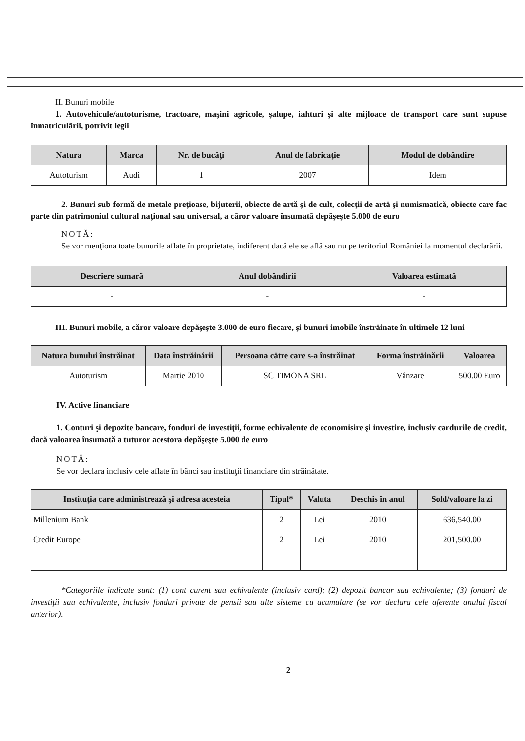II. Bunuri mobile
1. Autovehicule/autoturisme, tractoare, maşini agricole, şalupe, iahturi şi alte mijloace de transport care sunt supuse înmatriculării, potrivit legii
| Natura | Marca | Nr. de bucăţi | Anul de fabricaţie | Modul de dobândire |
| --- | --- | --- | --- | --- |
| Autoturism | Audi | 1 | 2007 | Idem |
2. Bunuri sub formă de metale preţioase, bijuterii, obiecte de artă şi de cult, colecţii de artă şi numismatică, obiecte care fac parte din patrimoniul cultural naţional sau universal, a căror valoare însumată depăşeşte 5.000 de euro
NOTĂ:
Se vor menţiona toate bunurile aflate în proprietate, indiferent dacă ele se află sau nu pe teritoriul României la momentul declarării.
| Descriere sumară | Anul dobândirii | Valoarea estimată |
| --- | --- | --- |
| - | - | - |
III. Bunuri mobile, a căror valoare depăşeşte 3.000 de euro fiecare, şi bunuri imobile înstrăinate în ultimele 12 luni
| Natura bunului înstrăinat | Data înstrăinării | Persoana către care s-a înstrăinat | Forma înstrăinării | Valoarea |
| --- | --- | --- | --- | --- |
| Autoturism | Martie 2010 | SC TIMONA SRL | Vânzare | 500.00 Euro |
IV. Active financiare
1. Conturi şi depozite bancare, fonduri de investiţii, forme echivalente de economisire şi investire, inclusiv cardurile de credit, dacă valoarea însumată a tuturor acestora depăşeşte 5.000 de euro
NOTĂ:
Se vor declara inclusiv cele aflate în bănci sau instituţii financiare din străinătate.
| Instituţia care administrează şi adresa acesteia | Tipul* | Valuta | Deschis în anul | Sold/valoare la zi |
| --- | --- | --- | --- | --- |
| Millenium Bank | 2 | Lei | 2010 | 636,540.00 |
| Credit Europe | 2 | Lei | 2010 | 201,500.00 |
*Categoriile indicate sunt: (1) cont curent sau echivalente (inclusiv card); (2) depozit bancar sau echivalente; (3) fonduri de investiţii sau echivalente, inclusiv fonduri private de pensii sau alte sisteme cu acumulare (se vor declara cele aferente anului fiscal anterior).
2